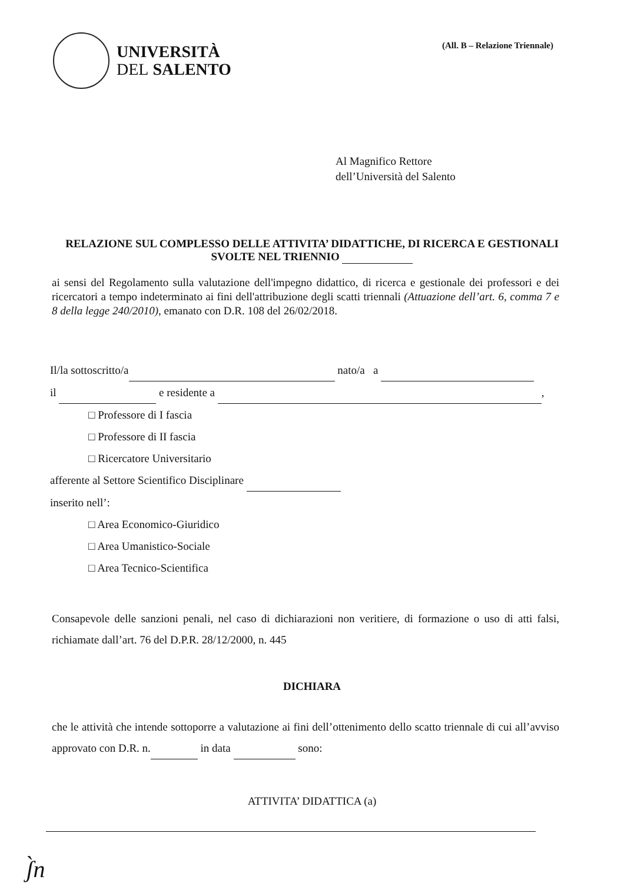UNIVERSITÀ
DEL SALENTO
(All. B – Relazione Triennale)
Al Magnifico Rettore
dell’Università del Salento
RELAZIONE SUL COMPLESSO DELLE ATTIVITA’ DIDATTICHE, DI RICERCA E GESTIONALI SVOLTE NEL TRIENNIO
ai sensi del Regolamento sulla valutazione dell'impegno didattico, di ricerca e gestionale dei professori e dei ricercatori a tempo indeterminato ai fini dell'attribuzione degli scatti triennali (Attuazione dell’art. 6, comma 7 e 8 della legge 240/2010), emanato con D.R. 108 del 26/02/2018.
Il/la sottoscritto/a nato/a a
il e residente a ,
□ Professore di I fascia
□ Professore di II fascia
□ Ricercatore Universitario
afferente al Settore Scientifico Disciplinare
inserito nell’:
□ Area Economico-Giuridico
□ Area Umanistico-Sociale
□ Area Tecnico-Scientifica
Consapevole delle sanzioni penali, nel caso di dichiarazioni non veritiere, di formazione o uso di atti falsi, richiamate dall’art. 76 del D.P.R. 28/12/2000, n. 445
DICHIARA
che le attività che intende sottoporre a valutazione ai fini dell’ottenimento dello scatto triennale di cui all’avviso approvato con D.R. n. in data sono:
ATTIVITA’ DIDATTICA (a)
ʃ̀n